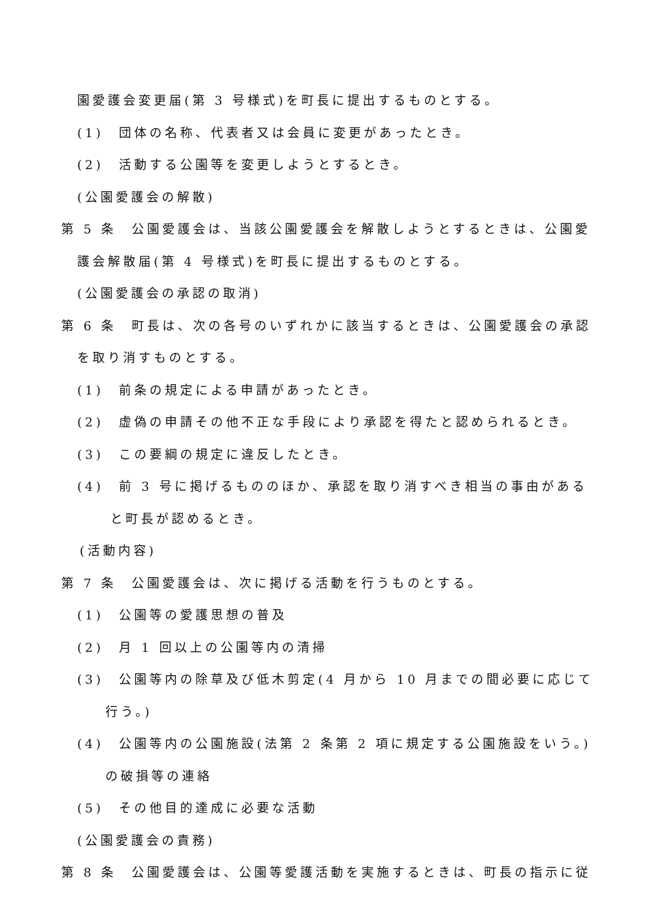園愛護会変更届(第 3 号様式)を町長に提出するものとする。
(1)　団体の名称、代表者又は会員に変更があったとき。
(2)　活動する公園等を変更しようとするとき。
(公園愛護会の解散)
第 5 条　公園愛護会は、当該公園愛護会を解散しようとするときは、公園愛
護会解散届(第 4 号様式)を町長に提出するものとする。
(公園愛護会の承認の取消)
第 6 条　町長は、次の各号のいずれかに該当するときは、公園愛護会の承認
を取り消すものとする。
(1)　前条の規定による申請があったとき。
(2)　虚偽の申請その他不正な手段により承認を得たと認められるとき。
(3)　この要綱の規定に違反したとき。
(4)　前 3 号に掲げるもののほか、承認を取り消すべき相当の事由がある
と町長が認めるとき。
(活動内容)
第 7 条　公園愛護会は、次に掲げる活動を行うものとする。
(1)　公園等の愛護思想の普及
(2)　月 1 回以上の公園等内の清掃
(3)　公園等内の除草及び低木剪定(4 月から 10 月までの間必要に応じて
行う。)
(4)　公園等内の公園施設(法第 2 条第 2 項に規定する公園施設をいう。)
の破損等の連絡
(5)　その他目的達成に必要な活動
(公園愛護会の責務)
第 8 条　公園愛護会は、公園等愛護活動を実施するときは、町長の指示に従